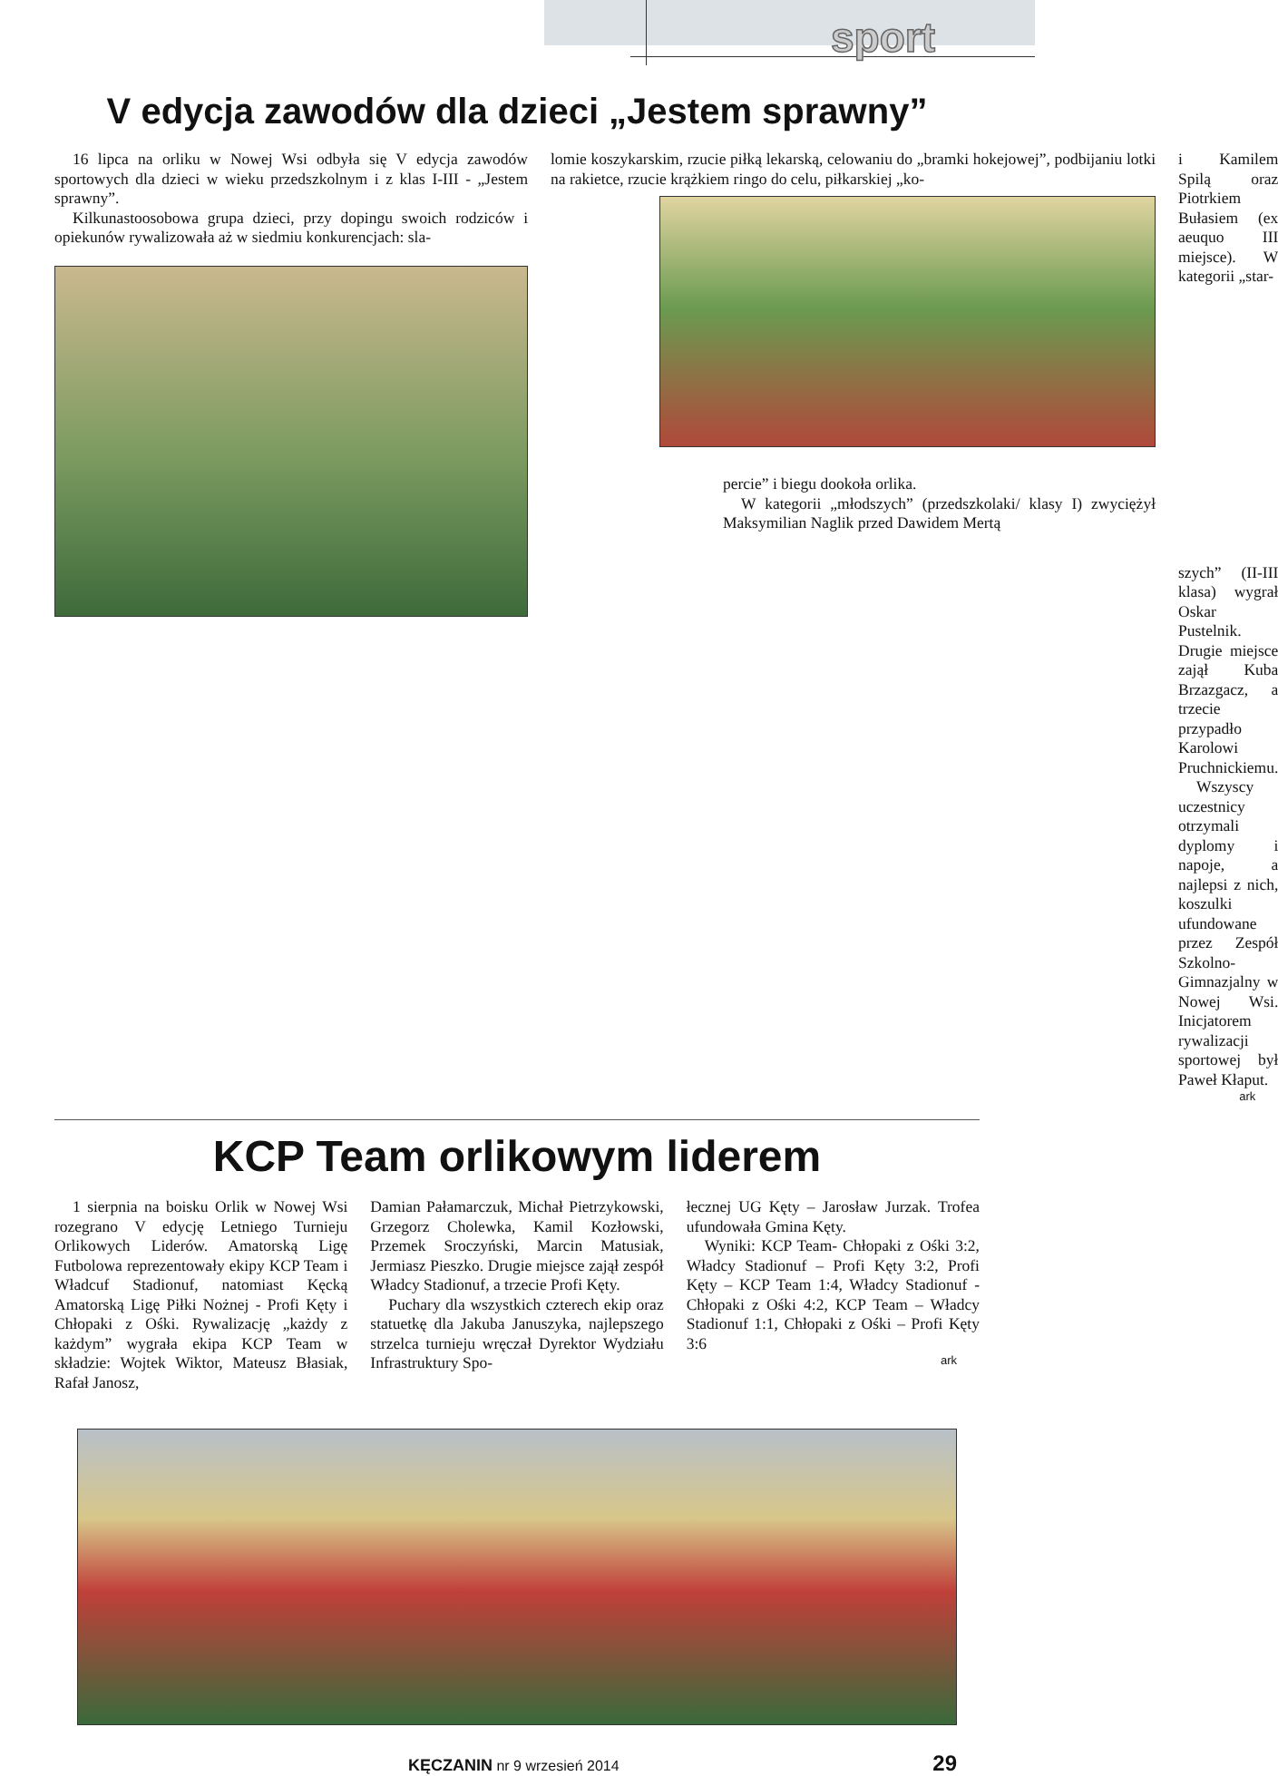sport
V edycja zawodów dla dzieci „Jestem sprawny”
16 lipca na orliku w Nowej Wsi odbyła się V edycja zawodów sportowych dla dzieci w wieku przedszkolnym i z klas I-III - „Jestem sprawny”.
Kilkunastoosobowa grupa dzieci, przy dopingu swoich rodziców i opiekunów rywalizowała aż w siedmiu konkurencjach: sla-
lomie koszykarskim, rzucie piłką lekarską, celowaniu do „bramki hokejowej”, podbijaniu lotki na rakietce, rzucie krążkiem ringo do celu, piłkarskiej „ko-
percie” i biegu dookoła orlika.
W kategorii „młodszych” (przedszkolaki/ klasy I) zwyciężył Maksymilian Naglik przed Dawidem Mertą
i Kamilem Spilą oraz Piotrkiem Bułasiem (ex aeuquo III miejsce). W kategorii „star-
szych” (II-III klasa) wygrał Oskar Pustelnik. Drugie miejsce zajął Kuba Brzazgacz, a trzecie przypadło Karolowi Pruchnickiemu.
Wszyscy uczestnicy otrzymali dyplomy i napoje, a najlepsi z nich, koszulki ufundowane przez Zespół Szkolno-Gimnazjalny w Nowej Wsi. Inicjatorem rywalizacji sportowej był Paweł Kłaput.
ark
KCP Team orlikowym liderem
1 sierpnia na boisku Orlik w Nowej Wsi rozegrano V edycję Letniego Turnieju Orlikowych Liderów. Amatorską Ligę Futbolowa reprezentowały ekipy KCP Team i Władcuf Stadionuf, natomiast Kęcką Amatorską Ligę Piłki Nożnej - Profi Kęty i Chłopaki z Ośki. Rywalizację „każdy z każdym” wygrała ekipa KCP Team w składzie: Wojtek Wiktor, Mateusz Błasiak, Rafał Janosz,
Damian Pałamarczuk, Michał Pietrzykowski, Grzegorz Cholewka, Kamil Kozłowski, Przemek Sroczyński, Marcin Matusiak, Jermiasz Pieszko. Drugie miejsce zajął zespół Władcy Stadionuf, a trzecie Profi Kęty.
Puchary dla wszystkich czterech ekip oraz statuetkę dla Jakuba Januszyka, najlepszego strzelca turnieju wręczał Dyrektor Wydziału Infrastruktury Spo-
łecznej UG Kęty – Jarosław Jurzak. Trofea ufundowała Gmina Kęty.
Wyniki: KCP Team- Chłopaki z Ośki 3:2, Władcy Stadionuf – Profi Kęty 3:2, Profi Kęty – KCP Team 1:4, Władcy Stadionuf - Chłopaki z Ośki 4:2, KCP Team – Władcy Stadionuf 1:1, Chłopaki z Ośki – Profi Kęty 3:6
ark
KĘCZANIN nr 9 wrzesień 2014 29